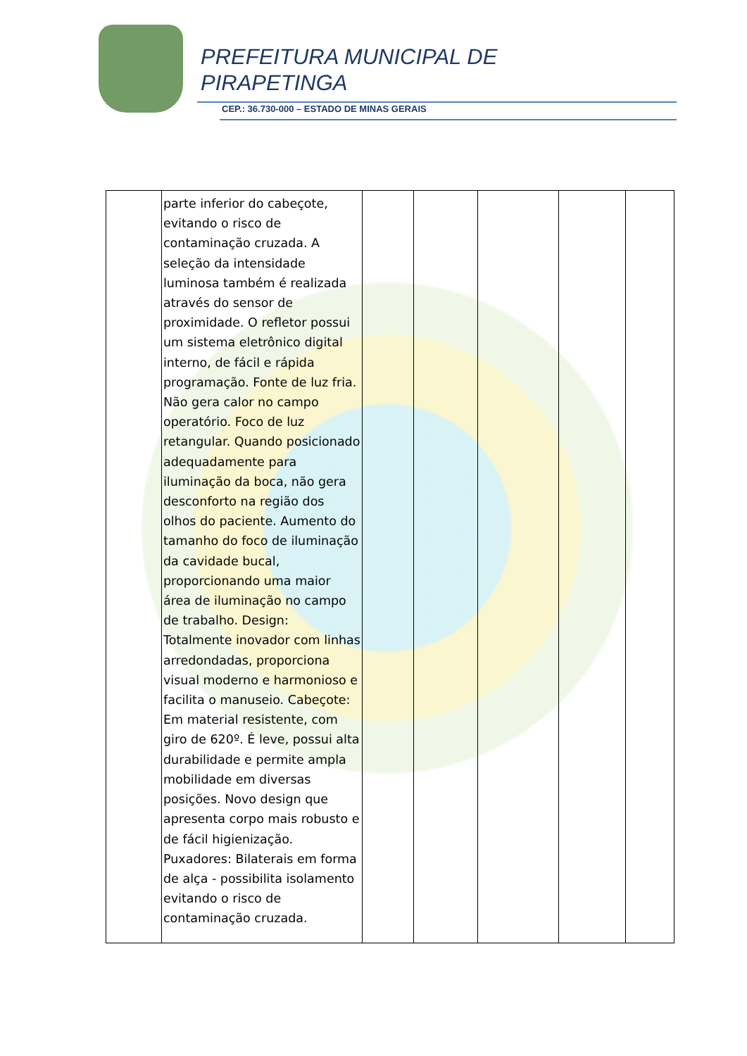PREFEITURA MUNICIPAL DE
PIRAPETINGA
CEP.: 36.730-000 – ESTADO DE MINAS GERAIS
| | parte inferior do cabeçote, evitando o risco de contaminação cruzada. A seleção da intensidade luminosa também é realizada através do sensor de proximidade. O refletor possui um sistema eletrônico digital interno, de fácil e rápida programação. Fonte de luz fria. Não gera calor no campo operatório. Foco de luz retangular. Quando posicionado adequadamente para iluminação da boca, não gera desconforto na região dos olhos do paciente. Aumento do tamanho do foco de iluminação da cavidade bucal, proporcionando uma maior área de iluminação no campo de trabalho. Design: Totalmente inovador com linhas arredondadas, proporciona visual moderno e harmonioso e facilita o manuseio. Cabeçote: Em material resistente, com giro de 620º. É leve, possui alta durabilidade e permite ampla mobilidade em diversas posições. Novo design que apresenta corpo mais robusto e de fácil higienização. Puxadores: Bilaterais em forma de alça - possibilita isolamento evitando o risco de contaminação cruzada. | | | | | |